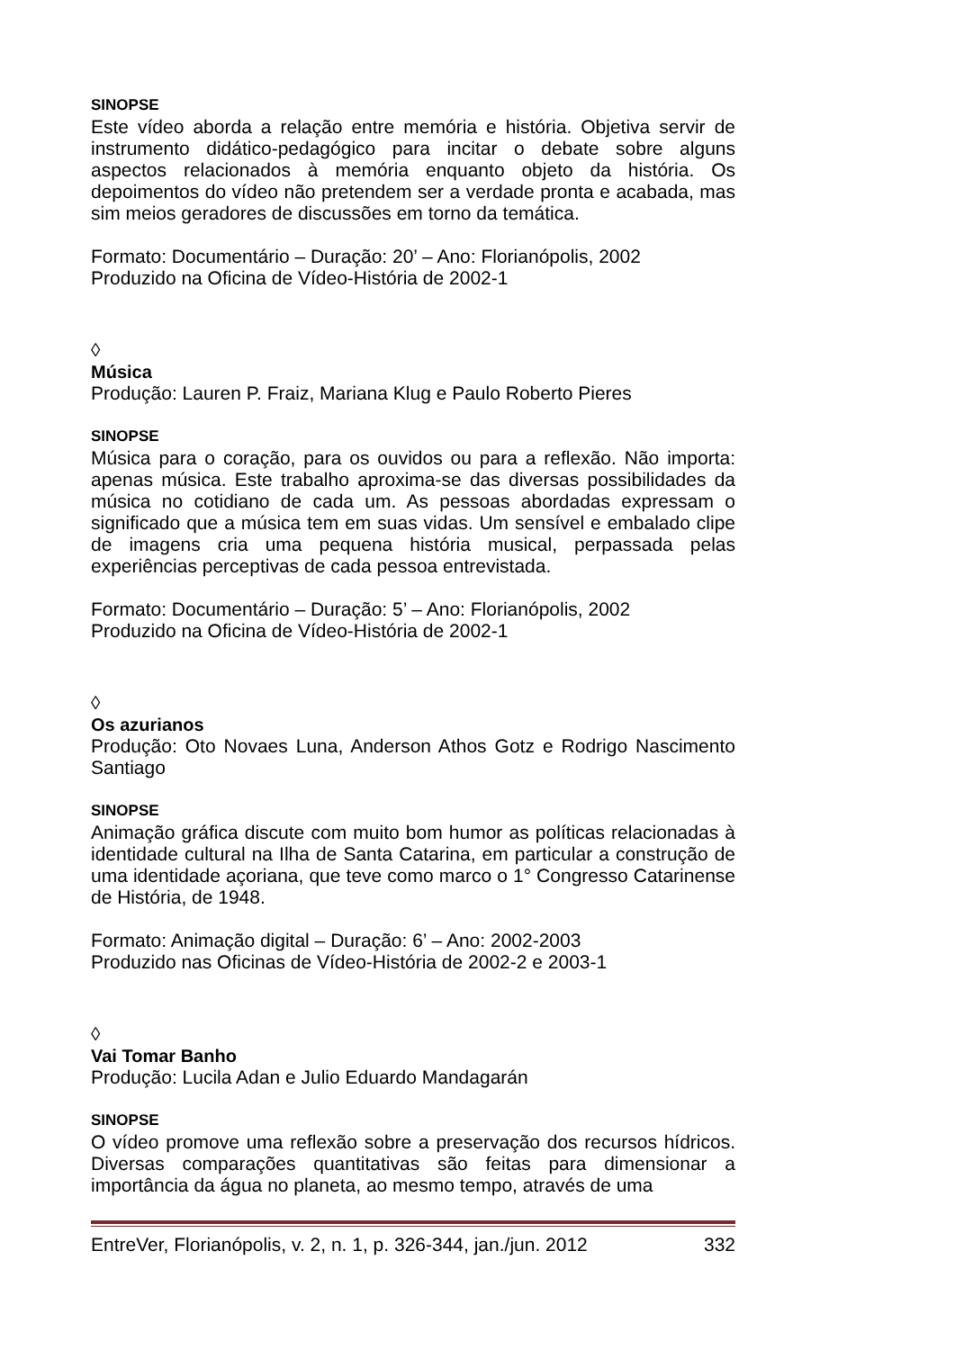SINOPSE
Este vídeo aborda a relação entre memória e história. Objetiva servir de instrumento didático-pedagógico para incitar o debate sobre alguns aspectos relacionados à memória enquanto objeto da história. Os depoimentos do vídeo não pretendem ser a verdade pronta e acabada, mas sim meios geradores de discussões em torno da temática.
Formato: Documentário – Duração: 20’ – Ano: Florianópolis, 2002
Produzido na Oficina de Vídeo-História de 2002-1
◊
Música
Produção: Lauren P. Fraiz, Mariana Klug e Paulo Roberto Pieres
SINOPSE
Música para o coração, para os ouvidos ou para a reflexão. Não importa: apenas música. Este trabalho aproxima-se das diversas possibilidades da música no cotidiano de cada um. As pessoas abordadas expressam o significado que a música tem em suas vidas. Um sensível e embalado clipe de imagens cria uma pequena história musical, perpassada pelas experiências perceptivas de cada pessoa entrevistada.
Formato: Documentário – Duração: 5’ – Ano: Florianópolis, 2002
Produzido na Oficina de Vídeo-História de 2002-1
◊
Os azurianos
Produção: Oto Novaes Luna, Anderson Athos Gotz e Rodrigo Nascimento Santiago
SINOPSE
Animação gráfica discute com muito bom humor as políticas relacionadas à identidade cultural na Ilha de Santa Catarina, em particular a construção de uma identidade açoriana, que teve como marco o 1° Congresso Catarinense de História, de 1948.
Formato: Animação digital – Duração: 6’ – Ano: 2002-2003
Produzido nas Oficinas de Vídeo-História de 2002-2 e 2003-1
◊
Vai Tomar Banho
Produção: Lucila Adan e Julio Eduardo Mandagarán
SINOPSE
O vídeo promove uma reflexão sobre a preservação dos recursos hídricos. Diversas comparações quantitativas são feitas para dimensionar a importância da água no planeta, ao mesmo tempo, através de uma
EntreVer, Florianópolis, v. 2, n. 1, p. 326-344, jan./jun. 2012 332